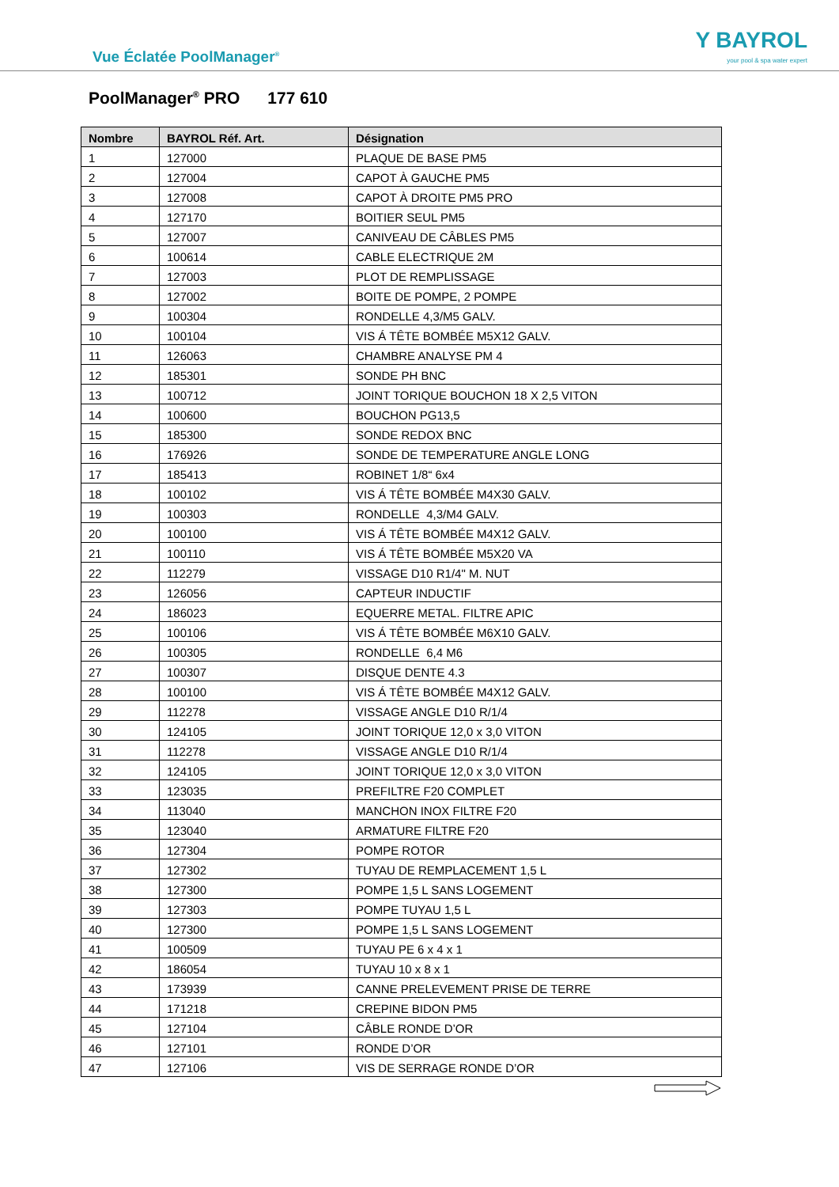Vue Éclatée PoolManager<sup>®</sup>
Y BAYROL
your pool & spa water expert
PoolManager<sup>®</sup> PRO 177 610
| Nombre | BAYROL Réf. Art. | Désignation |
| --- | --- | --- |
| 1 | 127000 | PLAQUE DE BASE PM5 |
| 2 | 127004 | CAPOT À GAUCHE PM5 |
| 3 | 127008 | CAPOT À DROITE PM5 PRO |
| 4 | 127170 | BOITIER SEUL PM5 |
| 5 | 127007 | CANIVEAU DE CÂBLES PM5 |
| 6 | 100614 | CABLE ELECTRIQUE 2M |
| 7 | 127003 | PLOT DE REMPLISSAGE |
| 8 | 127002 | BOITE DE POMPE, 2 POMPE |
| 9 | 100304 | RONDELLE 4,3/M5 GALV. |
| 10 | 100104 | VIS Á TÊTE BOMBÉE M5X12 GALV. |
| 11 | 126063 | CHAMBRE ANALYSE PM 4 |
| 12 | 185301 | SONDE PH BNC |
| 13 | 100712 | JOINT TORIQUE BOUCHON 18 X 2,5 VITON |
| 14 | 100600 | BOUCHON PG13,5 |
| 15 | 185300 | SONDE REDOX BNC |
| 16 | 176926 | SONDE DE TEMPERATURE ANGLE LONG |
| 17 | 185413 | ROBINET 1/8“ 6x4 |
| 18 | 100102 | VIS Á TÊTE BOMBÉE M4X30 GALV. |
| 19 | 100303 | RONDELLE 4,3/M4 GALV. |
| 20 | 100100 | VIS Á TÊTE BOMBÉE M4X12 GALV. |
| 21 | 100110 | VIS Á TÊTE BOMBÉE M5X20 VA |
| 22 | 112279 | VISSAGE D10 R1/4" M. NUT |
| 23 | 126056 | CAPTEUR INDUCTIF |
| 24 | 186023 | EQUERRE METAL. FILTRE APIC |
| 25 | 100106 | VIS Á TÊTE BOMBÉE M6X10 GALV. |
| 26 | 100305 | RONDELLE 6,4 M6 |
| 27 | 100307 | DISQUE DENTE 4.3 |
| 28 | 100100 | VIS Á TÊTE BOMBÉE M4X12 GALV. |
| 29 | 112278 | VISSAGE ANGLE D10 R/1/4 |
| 30 | 124105 | JOINT TORIQUE 12,0 x 3,0 VITON |
| 31 | 112278 | VISSAGE ANGLE D10 R/1/4 |
| 32 | 124105 | JOINT TORIQUE 12,0 x 3,0 VITON |
| 33 | 123035 | PREFILTRE F20 COMPLET |
| 34 | 113040 | MANCHON INOX FILTRE F20 |
| 35 | 123040 | ARMATURE FILTRE F20 |
| 36 | 127304 | POMPE ROTOR |
| 37 | 127302 | TUYAU DE REMPLACEMENT 1,5 L |
| 38 | 127300 | POMPE 1,5 L SANS LOGEMENT |
| 39 | 127303 | POMPE TUYAU 1,5 L |
| 40 | 127300 | POMPE 1,5 L SANS LOGEMENT |
| 41 | 100509 | TUYAU PE 6 x 4 x 1 |
| 42 | 186054 | TUYAU 10 x 8 x 1 |
| 43 | 173939 | CANNE PRELEVEMENT PRISE DE TERRE |
| 44 | 171218 | CREPINE BIDON PM5 |
| 45 | 127104 | CÂBLE RONDE D’OR |
| 46 | 127101 | RONDE D’OR |
| 47 | 127106 | VIS DE SERRAGE RONDE D’OR |